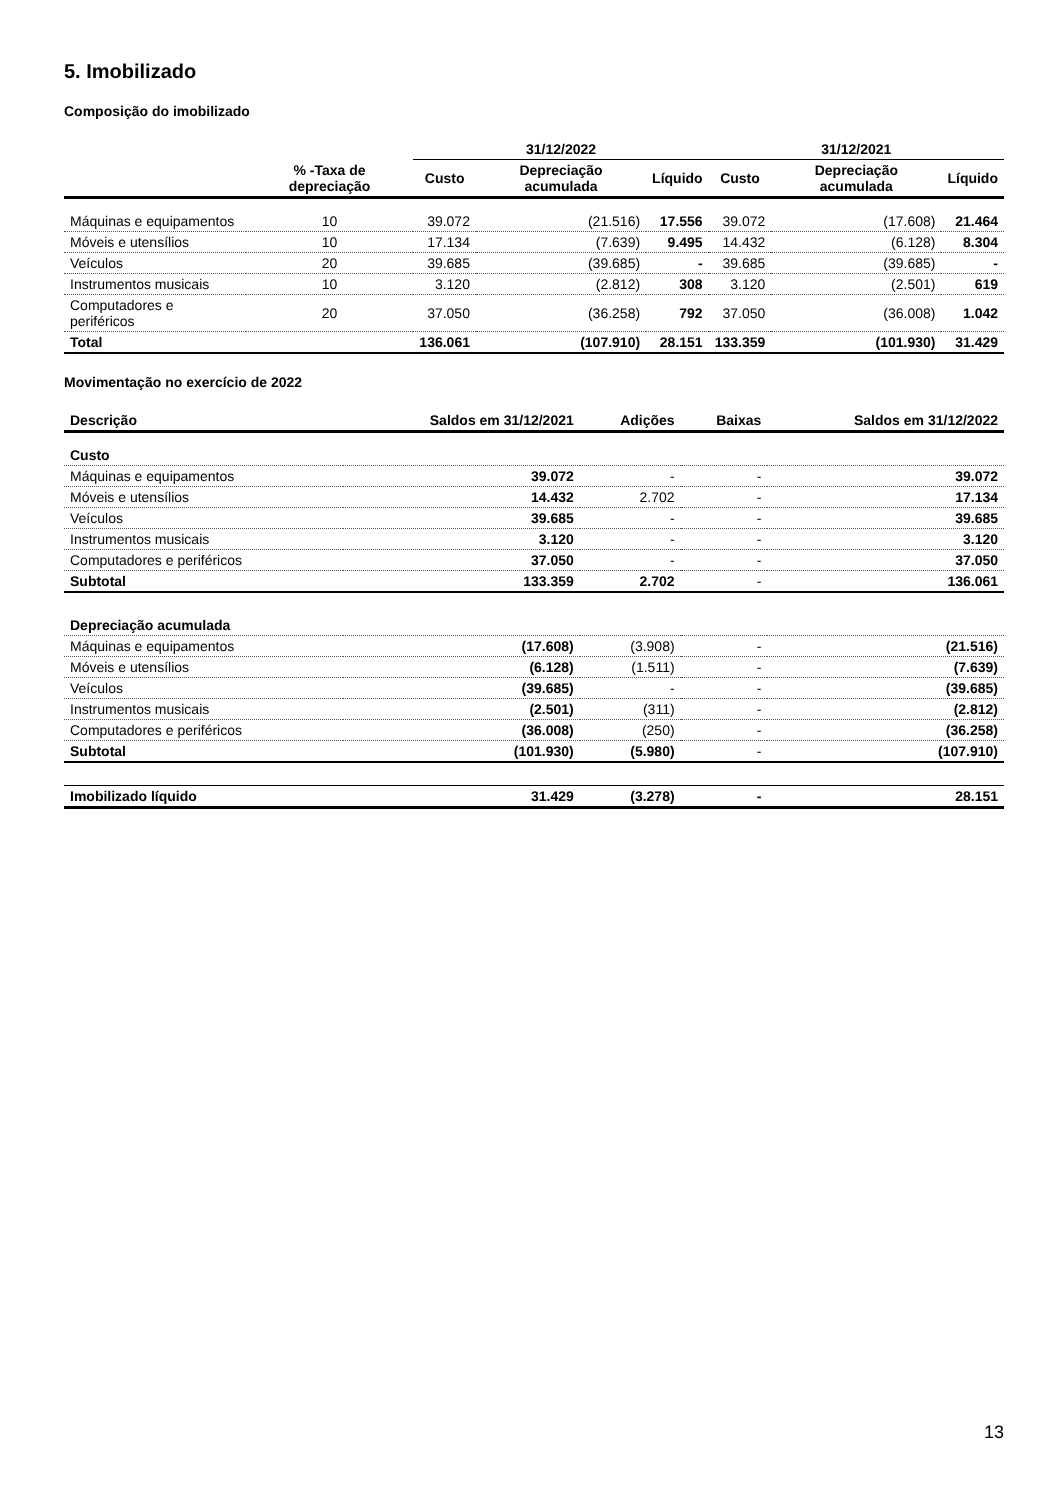5. Imobilizado
Composição do imobilizado
| | | 31/12/2022 | | | 31/12/2021 | | |
| --- | --- | --- | --- | --- | --- | --- | --- |
| | % -Taxa de depreciação | Custo | Depreciação acumulada | Líquido | Custo | Depreciação acumulada | Líquido |
| Máquinas e equipamentos | 10 | 39.072 | (21.516) | 17.556 | 39.072 | (17.608) | 21.464 |
| Móveis e utensílios | 10 | 17.134 | (7.639) | 9.495 | 14.432 | (6.128) | 8.304 |
| Veículos | 20 | 39.685 | (39.685) | - | 39.685 | (39.685) | - |
| Instrumentos musicais | 10 | 3.120 | (2.812) | 308 | 3.120 | (2.501) | 619 |
| Computadores e periféricos | 20 | 37.050 | (36.258) | 792 | 37.050 | (36.008) | 1.042 |
| Total | | 136.061 | (107.910) | 28.151 | 133.359 | (101.930) | 31.429 |
Movimentação no exercício de 2022
| Descrição | Saldos em 31/12/2021 | Adições | Baixas | Saldos em 31/12/2022 |
| --- | --- | --- | --- | --- |
| Custo | | | | |
| Máquinas e equipamentos | 39.072 | - | - | 39.072 |
| Móveis e utensílios | 14.432 | 2.702 | - | 17.134 |
| Veículos | 39.685 | - | - | 39.685 |
| Instrumentos musicais | 3.120 | - | - | 3.120 |
| Computadores e periféricos | 37.050 | - | - | 37.050 |
| Subtotal | 133.359 | 2.702 | - | 136.061 |
| Depreciação acumulada | | | | |
| Máquinas e equipamentos | (17.608) | (3.908) | - | (21.516) |
| Móveis e utensílios | (6.128) | (1.511) | - | (7.639) |
| Veículos | (39.685) | - | - | (39.685) |
| Instrumentos musicais | (2.501) | (311) | - | (2.812) |
| Computadores e periféricos | (36.008) | (250) | - | (36.258) |
| Subtotal | (101.930) | (5.980) | - | (107.910) |
| Imobilizado líquido | 31.429 | (3.278) | - | 28.151 |
13